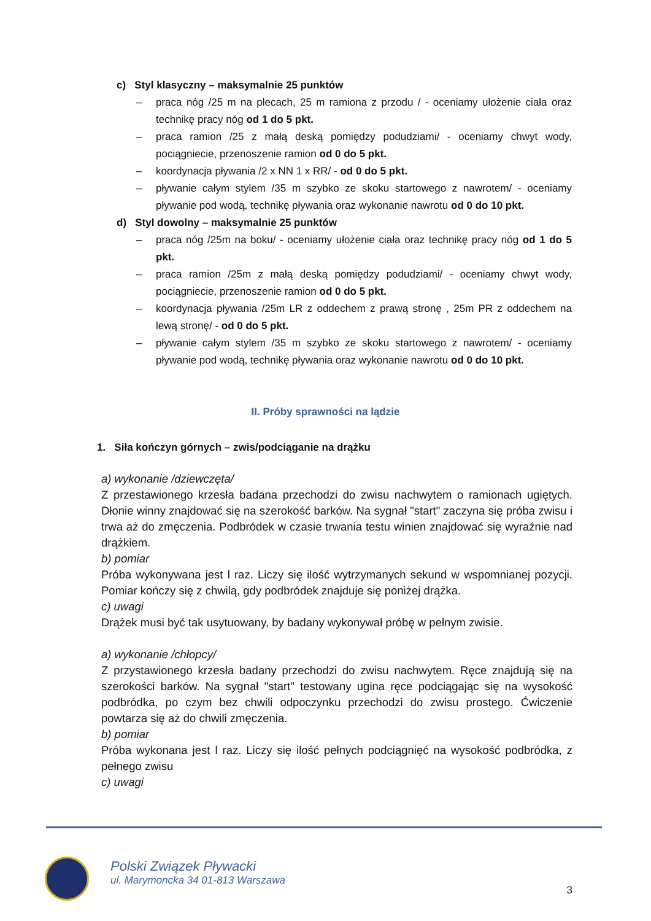c) Styl klasyczny – maksymalnie 25 punktów
– praca nóg /25 m na plecach, 25 m ramiona z przodu / - oceniamy ułożenie ciała oraz technikę pracy nóg od 1 do 5 pkt.
– praca ramion /25 z małą deską pomiędzy podudziami/ - oceniamy chwyt wody, pociągniecie, przenoszenie ramion od 0 do 5 pkt.
– koordynacja pływania /2 x NN 1 x RR/ - od 0 do 5 pkt.
– pływanie całym stylem /35 m szybko ze skoku startowego z nawrotem/ - oceniamy pływanie pod wodą, technikę pływania oraz wykonanie nawrotu od 0 do 10 pkt.
d) Styl dowolny – maksymalnie 25 punktów
– praca nóg /25m na boku/ - oceniamy ułożenie ciała oraz technikę pracy nóg od 1 do 5 pkt.
– praca ramion /25m z małą deską pomiędzy podudziami/ - oceniamy chwyt wody, pociągniecie, przenoszenie ramion od 0 do 5 pkt.
– koordynacja pływania /25m LR z oddechem z prawą stronę , 25m PR z oddechem na lewą stronę/ - od 0 do 5 pkt.
– pływanie całym stylem /35 m szybko ze skoku startowego z nawrotem/ - oceniamy pływanie pod wodą, technikę pływania oraz wykonanie nawrotu od 0 do 10 pkt.
II. Próby sprawności na lądzie
1. Siła kończyn górnych – zwis/podciąganie na drążku
a) wykonanie /dziewczęta/
Z przestawionego krzesła badana przechodzi do zwisu nachwytem o ramionach ugiętych. Dłonie winny znajdować się na szerokość barków. Na sygnał "start" zaczyna się próba zwisu i trwa aż do zmęczenia. Podbródek w czasie trwania testu winien znajdować się wyraźnie nad drążkiem.
b) pomiar
Próba wykonywana jest l raz. Liczy się ilość wytrzymanych sekund w wspomnianej pozycji. Pomiar kończy się z chwilą, gdy podbródek znajduje się poniżej drążka.
c) uwagi
Drążek musi być tak usytuowany, by badany wykonywał próbę w pełnym zwisie.
a) wykonanie /chłopcy/
Z przystawionego krzesła badany przechodzi do zwisu nachwytem. Ręce znajdują się na szerokości barków. Na sygnał "start" testowany ugina ręce podciągając się na wysokość podbródka, po czym bez chwili odpoczynku przechodzi do zwisu prostego. Ćwiczenie powtarza się aż do chwili zmęczenia.
b) pomiar
Próba wykonana jest l raz. Liczy się ilość pełnych podciągnięć na wysokość podbródka, z pełnego zwisu
c) uwagi
Polski Związek Pływacki
ul. Marymoncka 34 01-813 Warszawa
3